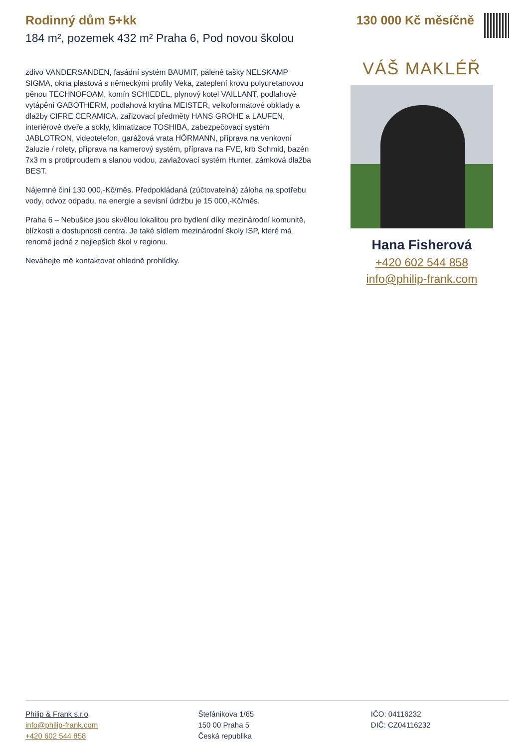Rodinný dům 5+kk
184 m², pozemek 432 m² Praha 6, Pod novou školou
130 000 Kč měsíčně
zdivo VANDERSANDEN, fasádní systém BAUMIT, pálené tašky NELSKAMP SIGMA, okna plastová s německými profily Veka, zateplení krovu polyuretanovou pěnou TECHNOFOAM, komín SCHIEDEL, plynový kotel VAILLANT, podlahové vytápění GABOTHERM, podlahová krytina MEISTER, velkoformátové obklady a dlažby CIFRE CERAMICA, zařizovací předměty HANS GROHE a LAUFEN, interiérové dveře a sokly, klimatizace TOSHIBA, zabezpečovací systém JABLOTRON, videotelefon, garážová vrata HÖRMANN, příprava na venkovní žaluzie / rolety, příprava na kamerový systém, příprava na FVE, krb Schmid, bazén 7x3 m s protiproudem a slanou vodou, zavlažovací systém Hunter, zámková dlažba BEST.
Nájemné činí 130 000,-Kč/měs. Předpokládaná (zúčtovatelná) záloha na spotřebu vody, odvoz odpadu, na energie a sevisní údržbu je 15 000,-Kč/měs.
Praha 6 – Nebušice jsou skvělou lokalitou pro bydlení díky mezinárodní komunitě, blízkosti a dostupnosti centra. Je také sídlem mezinárodní školy ISP, které má renomé jedné z nejlepších škol v regionu.
Neváhejte mě kontaktovat ohledně prohlídky.
VÁŠ MAKLÉŘ
Hana Fisherová
+420 602 544 858
info@philip-frank.com
Philip & Frank s.r.o
info@philip-frank.com
+420 602 544 858
Štefánikova 1/65
150 00 Praha 5
Česká republika
IČO: 04116232
DIČ: CZ04116232